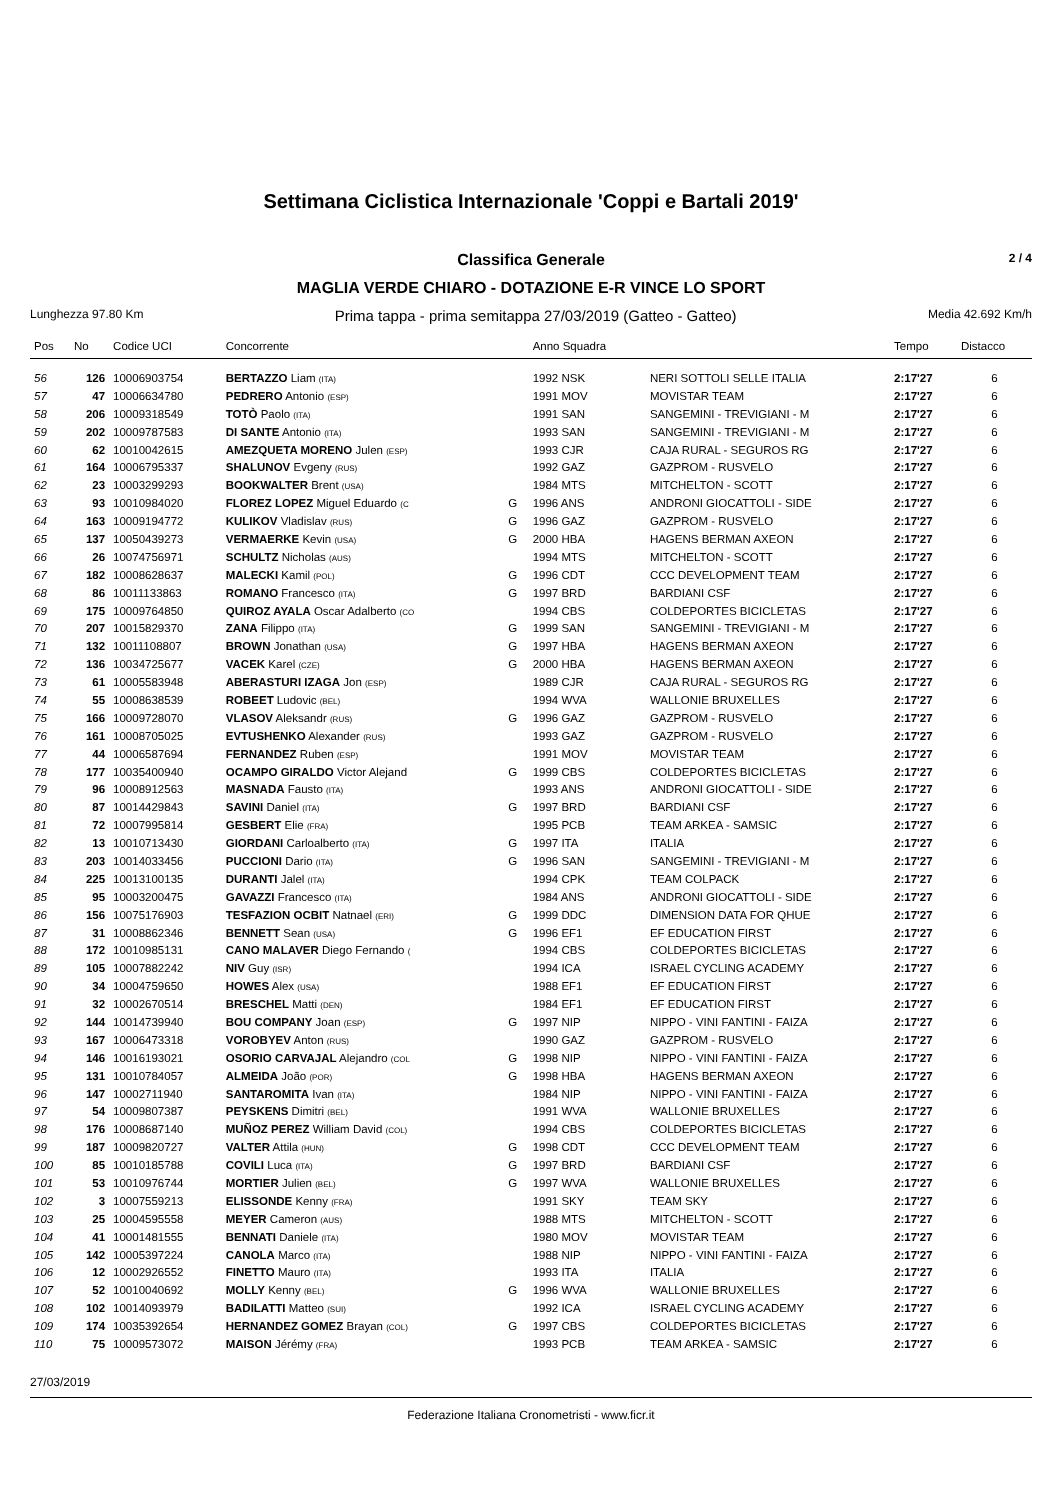Settimana Ciclistica Internazionale 'Coppi e Bartali 2019'
Classifica Generale 2 / 4
MAGLIA VERDE CHIARO - DOTAZIONE E-R VINCE LO SPORT
Lunghezza 97.80 Km Prima tappa - prima semitappa 27/03/2019 (Gatteo - Gatteo) Media 42.692 Km/h
| Pos | No | Codice UCI | Concorrente | | Anno Squadra | | Tempo | Distacco |
| --- | --- | --- | --- | --- | --- | --- | --- | --- |
| 56 | 126 | 10006903754 | BERTAZZO Liam (ITA) | | 1992 NSK | NERI SOTTOLI SELLE ITALIA | 2:17'27 | 6 |
| 57 | 47 | 10006634780 | PEDRERO Antonio (ESP) | | 1991 MOV | MOVISTAR TEAM | 2:17'27 | 6 |
| 58 | 206 | 10009318549 | TOTÒ Paolo (ITA) | | 1991 SAN | SANGEMINI - TREVIGIANI - M | 2:17'27 | 6 |
| 59 | 202 | 10009787583 | DI SANTE Antonio (ITA) | | 1993 SAN | SANGEMINI - TREVIGIANI - M | 2:17'27 | 6 |
| 60 | 62 | 10010042615 | AMEZQUETA MORENO Julen (ESP) | | 1993 CJR | CAJA RURAL - SEGUROS RG | 2:17'27 | 6 |
| 61 | 164 | 10006795337 | SHALUNOV Evgeny (RUS) | | 1992 GAZ | GAZPROM - RUSVELO | 2:17'27 | 6 |
| 62 | 23 | 10003299293 | BOOKWALTER Brent (USA) | | 1984 MTS | MITCHELTON - SCOTT | 2:17'27 | 6 |
| 63 | 93 | 10010984020 | FLOREZ LOPEZ Miguel Eduardo (C | G | 1996 ANS | ANDRONI GIOCATTOLI - SIDE | 2:17'27 | 6 |
| 64 | 163 | 10009194772 | KULIKOV Vladislav (RUS) | G | 1996 GAZ | GAZPROM - RUSVELO | 2:17'27 | 6 |
| 65 | 137 | 10050439273 | VERMAERKE Kevin (USA) | G | 2000 HBA | HAGENS BERMAN AXEON | 2:17'27 | 6 |
| 66 | 26 | 10074756971 | SCHULTZ Nicholas (AUS) | | 1994 MTS | MITCHELTON - SCOTT | 2:17'27 | 6 |
| 67 | 182 | 10008628637 | MALECKI Kamil (POL) | G | 1996 CDT | CCC DEVELOPMENT TEAM | 2:17'27 | 6 |
| 68 | 86 | 10011133863 | ROMANO Francesco (ITA) | G | 1997 BRD | BARDIANI CSF | 2:17'27 | 6 |
| 69 | 175 | 10009764850 | QUIROZ AYALA Oscar Adalberto (CO | | 1994 CBS | COLDEPORTES BICICLETAS | 2:17'27 | 6 |
| 70 | 207 | 10015829370 | ZANA Filippo (ITA) | G | 1999 SAN | SANGEMINI - TREVIGIANI - M | 2:17'27 | 6 |
| 71 | 132 | 10011108807 | BROWN Jonathan (USA) | G | 1997 HBA | HAGENS BERMAN AXEON | 2:17'27 | 6 |
| 72 | 136 | 10034725677 | VACEK Karel (CZE) | G | 2000 HBA | HAGENS BERMAN AXEON | 2:17'27 | 6 |
| 73 | 61 | 10005583948 | ABERASTURI IZAGA Jon (ESP) | | 1989 CJR | CAJA RURAL - SEGUROS RG | 2:17'27 | 6 |
| 74 | 55 | 10008638539 | ROBEET Ludovic (BEL) | | 1994 WVA | WALLONIE BRUXELLES | 2:17'27 | 6 |
| 75 | 166 | 10009728070 | VLASOV Aleksandr (RUS) | G | 1996 GAZ | GAZPROM - RUSVELO | 2:17'27 | 6 |
| 76 | 161 | 10008705025 | EVTUSHENKO Alexander (RUS) | | 1993 GAZ | GAZPROM - RUSVELO | 2:17'27 | 6 |
| 77 | 44 | 10006587694 | FERNANDEZ Ruben (ESP) | | 1991 MOV | MOVISTAR TEAM | 2:17'27 | 6 |
| 78 | 177 | 10035400940 | OCAMPO GIRALDO Victor Alejand | G | 1999 CBS | COLDEPORTES BICICLETAS | 2:17'27 | 6 |
| 79 | 96 | 10008912563 | MASNADA Fausto (ITA) | | 1993 ANS | ANDRONI GIOCATTOLI - SIDE | 2:17'27 | 6 |
| 80 | 87 | 10014429843 | SAVINI Daniel (ITA) | G | 1997 BRD | BARDIANI CSF | 2:17'27 | 6 |
| 81 | 72 | 10007995814 | GESBERT Elie (FRA) | | 1995 PCB | TEAM ARKEA - SAMSIC | 2:17'27 | 6 |
| 82 | 13 | 10010713430 | GIORDANI Carloalberto (ITA) | G | 1997 ITA | ITALIA | 2:17'27 | 6 |
| 83 | 203 | 10014033456 | PUCCIONI Dario (ITA) | G | 1996 SAN | SANGEMINI - TREVIGIANI - M | 2:17'27 | 6 |
| 84 | 225 | 10013100135 | DURANTI Jalel (ITA) | | 1994 CPK | TEAM COLPACK | 2:17'27 | 6 |
| 85 | 95 | 10003200475 | GAVAZZI Francesco (ITA) | | 1984 ANS | ANDRONI GIOCATTOLI - SIDE | 2:17'27 | 6 |
| 86 | 156 | 10075176903 | TESFAZION OCBIT Natnael (ERI) | G | 1999 DDC | DIMENSION DATA FOR QHUE | 2:17'27 | 6 |
| 87 | 31 | 10008862346 | BENNETT Sean (USA) | G | 1996 EF1 | EF EDUCATION FIRST | 2:17'27 | 6 |
| 88 | 172 | 10010985131 | CANO MALAVER Diego Fernando ( | | 1994 CBS | COLDEPORTES BICICLETAS | 2:17'27 | 6 |
| 89 | 105 | 10007882242 | NIV Guy (ISR) | | 1994 ICA | ISRAEL CYCLING ACADEMY | 2:17'27 | 6 |
| 90 | 34 | 10004759650 | HOWES Alex (USA) | | 1988 EF1 | EF EDUCATION FIRST | 2:17'27 | 6 |
| 91 | 32 | 10002670514 | BRESCHEL Matti (DEN) | | 1984 EF1 | EF EDUCATION FIRST | 2:17'27 | 6 |
| 92 | 144 | 10014739940 | BOU COMPANY Joan (ESP) | G | 1997 NIP | NIPPO - VINI FANTINI - FAIZA | 2:17'27 | 6 |
| 93 | 167 | 10006473318 | VOROBYEV Anton (RUS) | | 1990 GAZ | GAZPROM - RUSVELO | 2:17'27 | 6 |
| 94 | 146 | 10016193021 | OSORIO CARVAJAL Alejandro (COL | G | 1998 NIP | NIPPO - VINI FANTINI - FAIZA | 2:17'27 | 6 |
| 95 | 131 | 10010784057 | ALMEIDA João (POR) | G | 1998 HBA | HAGENS BERMAN AXEON | 2:17'27 | 6 |
| 96 | 147 | 10002711940 | SANTAROMITA Ivan (ITA) | | 1984 NIP | NIPPO - VINI FANTINI - FAIZA | 2:17'27 | 6 |
| 97 | 54 | 10009807387 | PEYSKENS Dimitri (BEL) | | 1991 WVA | WALLONIE BRUXELLES | 2:17'27 | 6 |
| 98 | 176 | 10008687140 | MUÑOZ PEREZ William David (COL) | | 1994 CBS | COLDEPORTES BICICLETAS | 2:17'27 | 6 |
| 99 | 187 | 10009820727 | VALTER Attila (HUN) | G | 1998 CDT | CCC DEVELOPMENT TEAM | 2:17'27 | 6 |
| 100 | 85 | 10010185788 | COVILI Luca (ITA) | G | 1997 BRD | BARDIANI CSF | 2:17'27 | 6 |
| 101 | 53 | 10010976744 | MORTIER Julien (BEL) | G | 1997 WVA | WALLONIE BRUXELLES | 2:17'27 | 6 |
| 102 | 3 | 10007559213 | ELISSONDE Kenny (FRA) | | 1991 SKY | TEAM SKY | 2:17'27 | 6 |
| 103 | 25 | 10004595558 | MEYER Cameron (AUS) | | 1988 MTS | MITCHELTON - SCOTT | 2:17'27 | 6 |
| 104 | 41 | 10001481555 | BENNATI Daniele (ITA) | | 1980 MOV | MOVISTAR TEAM | 2:17'27 | 6 |
| 105 | 142 | 10005397224 | CANOLA Marco (ITA) | | 1988 NIP | NIPPO - VINI FANTINI - FAIZA | 2:17'27 | 6 |
| 106 | 12 | 10002926552 | FINETTO Mauro (ITA) | | 1993 ITA | ITALIA | 2:17'27 | 6 |
| 107 | 52 | 10010040692 | MOLLY Kenny (BEL) | G | 1996 WVA | WALLONIE BRUXELLES | 2:17'27 | 6 |
| 108 | 102 | 10014093979 | BADILATTI Matteo (SUI) | | 1992 ICA | ISRAEL CYCLING ACADEMY | 2:17'27 | 6 |
| 109 | 174 | 10035392654 | HERNANDEZ GOMEZ Brayan (COL) | G | 1997 CBS | COLDEPORTES BICICLETAS | 2:17'27 | 6 |
| 110 | 75 | 10009573072 | MAISON Jérémy (FRA) | | 1993 PCB | TEAM ARKEA - SAMSIC | 2:17'27 | 6 |
27/03/2019
Federazione Italiana Cronometristi - www.ficr.it